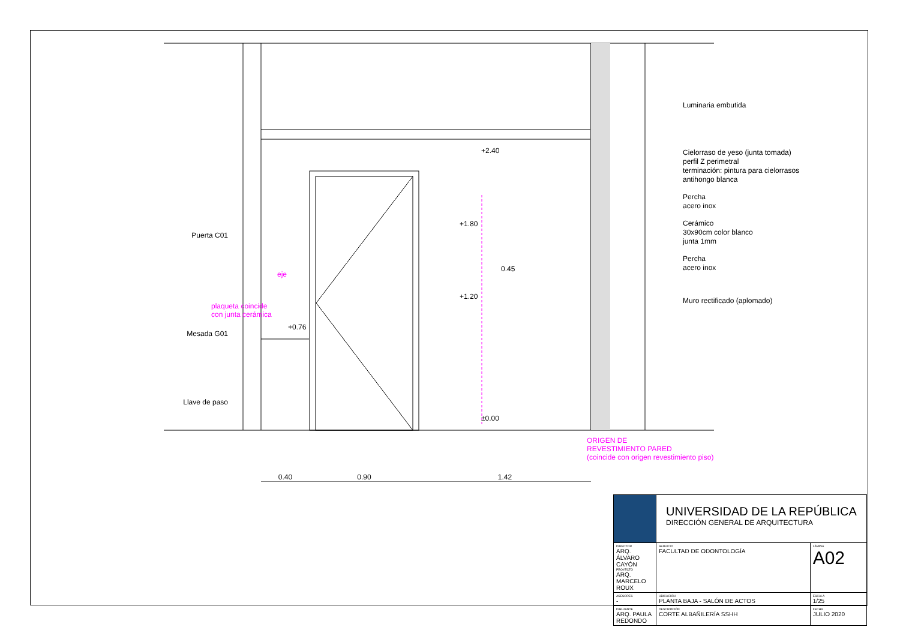Luminaria embutida
Cielorraso de yeso (junta tomada)
perfil Z perimetral
terminación: pintura para cielorrasos
antihongo blanca
Percha
acero inox
Cerámico
30x90cm color blanco
junta 1mm
Percha
acero inox
Muro rectificado (aplomado)
Puerta C01
Mesada G01
Llave de paso
plaqueta coincide
con junta cerámica
eje
+2.40
+1.80
0.45
+1.20
+0.76
±0.00
ORIGEN DE
REVESTIMIENTO PARED
(coincide con origen revestimiento piso)
0.40 0.90 1.42
| | UNIVERSIDAD DE LA REPÚBLICA DIRECCIÓN GENERAL DE ARQUITECTURA | |
| DIRECTOR ARQ. ÁLVARO CAYÓN PROYECTO ARQ. MARCELO ROUX | SERVICIO FACULTAD DE ODONTOLOGÍA | LÁMINA A02 |
| ASESORES - | UBICACIÓN PLANTA BAJA - SALÓN DE ACTOS | ESCALA 1/25 |
| DIBUJANTE ARQ. PAULA REDONDO | DESCRIPCIÓN CORTE ALBAÑILERÍA SSHH | FECHA JULIO 2020 |